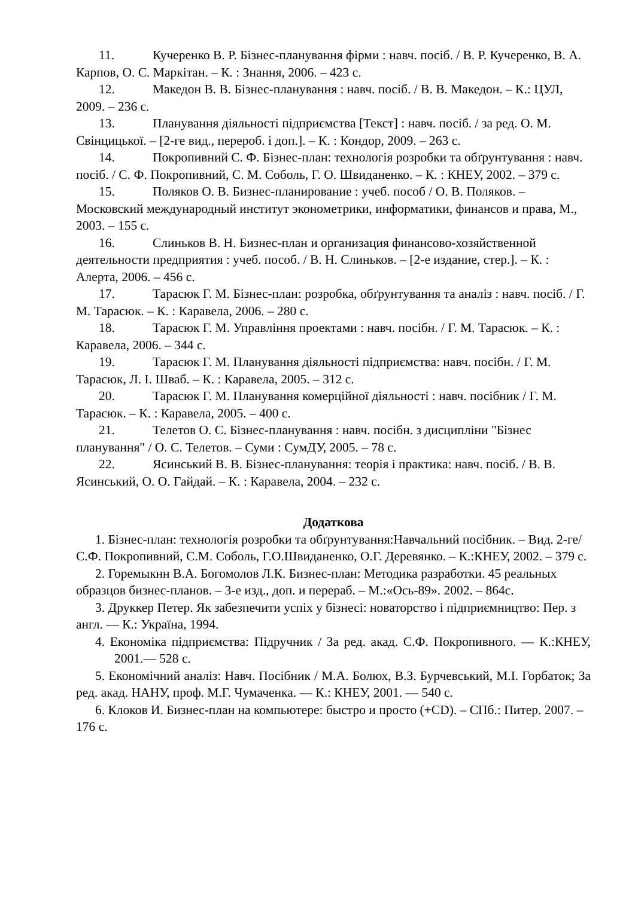11. Кучеренко В. Р. Бізнес-планування фірми : навч. посіб. / В. Р. Кучеренко, В. А. Карпов, О. С. Маркітан. – К. : Знання, 2006. – 423 с.
12. Македон В. В. Бізнес-планування : навч. посіб. / В. В. Македон. – К.: ЦУЛ, 2009. – 236 с.
13. Планування діяльності підприємства [Текст] : навч. посіб. / за ред. О. М. Свінцицької. – [2-ге вид., перероб. і доп.]. – К. : Кондор, 2009. – 263 с.
14. Покропивний С. Ф. Бізнес-план: технологія розробки та обґрунтування : навч. посіб. / С. Ф. Покропивний, С. М. Соболь, Г. О. Швиданенко. – К. : КНЕУ, 2002. – 379 с.
15. Поляков О. В. Бизнес-планирование : учеб. пособ / О. В. Поляков. – Московский международный институт эконометрики, информатики, финансов и права, М., 2003. – 155 с.
16. Слиньков В. Н. Бизнес-план и организация финансово-хозяйственной деятельности предприятия : учеб. пособ. / В. Н. Слиньков. – [2-е издание, стер.]. – К. : Алерта, 2006. – 456 с.
17. Тарасюк Г. М. Бізнес-план: розробка, обґрунтування та аналіз : навч. посіб. / Г. М. Тарасюк. – К. : Каравела, 2006. – 280 с.
18. Тарасюк Г. М. Управління проектами : навч. посібн. / Г. М. Тарасюк. – К. : Каравела, 2006. – 344 с.
19. Тарасюк Г. М. Планування діяльності підприємства: навч. посібн. / Г. М. Тарасюк, Л. І. Шваб. – К. : Каравела, 2005. – 312 с.
20. Тарасюк Г. М. Планування комерційної діяльності : навч. посібник / Г. М. Тарасюк. – К. : Каравела, 2005. – 400 с.
21. Телетов О. С. Бізнес-планування : навч. посібн. з дисципліни "Бізнес планування" / О. С. Телетов. – Суми : СумДУ, 2005. – 78 с.
22. Ясинський В. В. Бізнес-планування: теорія і практика: навч. посіб. / В. В. Ясинський, О. О. Гайдай. – К. : Каравела, 2004. – 232 с.
Додаткова
1. Бізнес-план: технологія розробки та обґрунтування:Навчальний посібник. – Вид. 2-ге/ С.Ф. Покропивний, С.М. Соболь, Г.О.Швиданенко, О.Г. Деревянко. – К.:КНЕУ, 2002. – 379 с.
2. Горемыкнн В.А. Богомолов Л.К. Бизнес-план: Методика разработки. 45 реальных образцов бизнес-планов. – 3-е изд., доп. и перераб. – М.:«Ось-89». 2002. – 864с.
3. Друккер Петер. Як забезпечити успіх у бізнесі: новаторство і підприємництво: Пер. з англ. — К.: Україна, 1994.
4. Економіка підприємства: Підручник / За ред. акад. С.Ф. Покропивного. — К.:КНЕУ, 2001.— 528 с.
5. Економічний аналіз: Навч. Посібник / М.А. Болюх, В.З. Бурчевський, М.І. Горбаток; За ред. акад. НАНУ, проф. М.Г. Чумаченка. — К.: КНЕУ, 2001. — 540 с.
6. Клоков И. Бизнес-план на компьютере: быстро и просто (+CD). – СПб.: Питер. 2007. – 176 с.